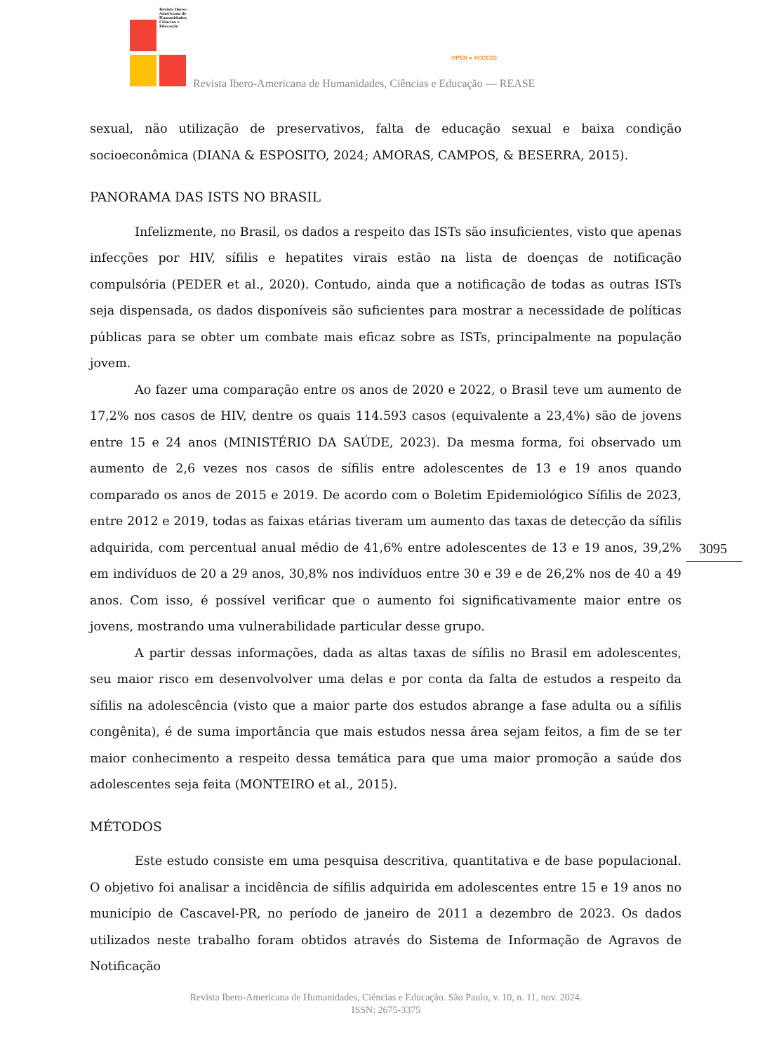Revista Ibero-Americana de Humanidades, Ciências e Educação
Revista Ibero-Americana de Humanidades, Ciências e Educação — REASE
OPEN ● ACCESS
sexual, não utilização de preservativos, falta de educação sexual e baixa condição socioeconômica (DIANA & ESPOSITO, 2024; AMORAS, CAMPOS, & BESERRA, 2015).
PANORAMA DAS ISTS NO BRASIL
Infelizmente, no Brasil, os dados a respeito das ISTs são insuficientes, visto que apenas infecções por HIV, sífilis e hepatites virais estão na lista de doenças de notificação compulsória (PEDER et al., 2020). Contudo, ainda que a notificação de todas as outras ISTs seja dispensada, os dados disponíveis são suficientes para mostrar a necessidade de políticas públicas para se obter um combate mais eficaz sobre as ISTs, principalmente na população jovem.
Ao fazer uma comparação entre os anos de 2020 e 2022, o Brasil teve um aumento de 17,2% nos casos de HIV, dentre os quais 114.593 casos (equivalente a 23,4%) são de jovens entre 15 e 24 anos (MINISTÉRIO DA SAÚDE, 2023). Da mesma forma, foi observado um aumento de 2,6 vezes nos casos de sífilis entre adolescentes de 13 e 19 anos quando comparado os anos de 2015 e 2019. De acordo com o Boletim Epidemiológico Sífilis de 2023, entre 2012 e 2019, todas as faixas etárias tiveram um aumento das taxas de detecção da sífilis adquirida, com percentual anual médio de 41,6% entre adolescentes de 13 e 19 anos, 39,2% em indivíduos de 20 a 29 anos, 30,8% nos indivíduos entre 30 e 39 e de 26,2% nos de 40 a 49 anos. Com isso, é possível verificar que o aumento foi significativamente maior entre os jovens, mostrando uma vulnerabilidade particular desse grupo.
A partir dessas informações, dada as altas taxas de sífilis no Brasil em adolescentes, seu maior risco em desenvolvolver uma delas e por conta da falta de estudos a respeito da sífilis na adolescência (visto que a maior parte dos estudos abrange a fase adulta ou a sífilis congênita), é de suma importância que mais estudos nessa área sejam feitos, a fim de se ter maior conhecimento a respeito dessa temática para que uma maior promoção a saúde dos adolescentes seja feita (MONTEIRO et al., 2015).
MÉTODOS
Este estudo consiste em uma pesquisa descritiva, quantitativa e de base populacional. O objetivo foi analisar a incidência de sífilis adquirida em adolescentes entre 15 e 19 anos no município de Cascavel-PR, no período de janeiro de 2011 a dezembro de 2023. Os dados utilizados neste trabalho foram obtidos através do Sistema de Informação de Agravos de Notificação
3095
Revista Ibero-Americana de Humanidades, Ciências e Educação. São Paulo, v. 10, n. 11, nov. 2024.
ISSN: 2675-3375